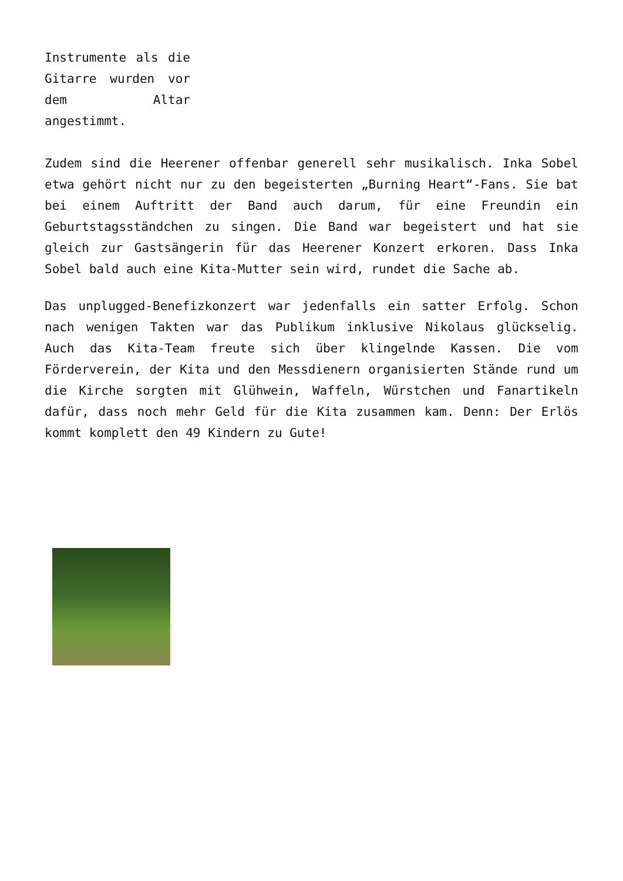Instrumente als die Gitarre wurden vor dem Altar angestimmt.
Zudem sind die Heerener offenbar generell sehr musikalisch. Inka Sobel etwa gehört nicht nur zu den begeisterten „Burning Heart“-Fans. Sie bat bei einem Auftritt der Band auch darum, für eine Freundin ein Geburtstagsständchen zu singen. Die Band war begeistert und hat sie gleich zur Gastsängerin für das Heerener Konzert erkoren. Dass Inka Sobel bald auch eine Kita-Mutter sein wird, rundet die Sache ab.
Das unplugged-Benefizkonzert war jedenfalls ein satter Erfolg. Schon nach wenigen Takten war das Publikum inklusive Nikolaus glückselig. Auch das Kita-Team freute sich über klingelnde Kassen. Die vom Förderverein, der Kita und den Messdienern organisierten Stände rund um die Kirche sorgten mit Glühwein, Waffeln, Würstchen und Fanartikeln dafür, dass noch mehr Geld für die Kita zusammen kam. Denn: Der Erlös kommt komplett den 49 Kindern zu Gute!